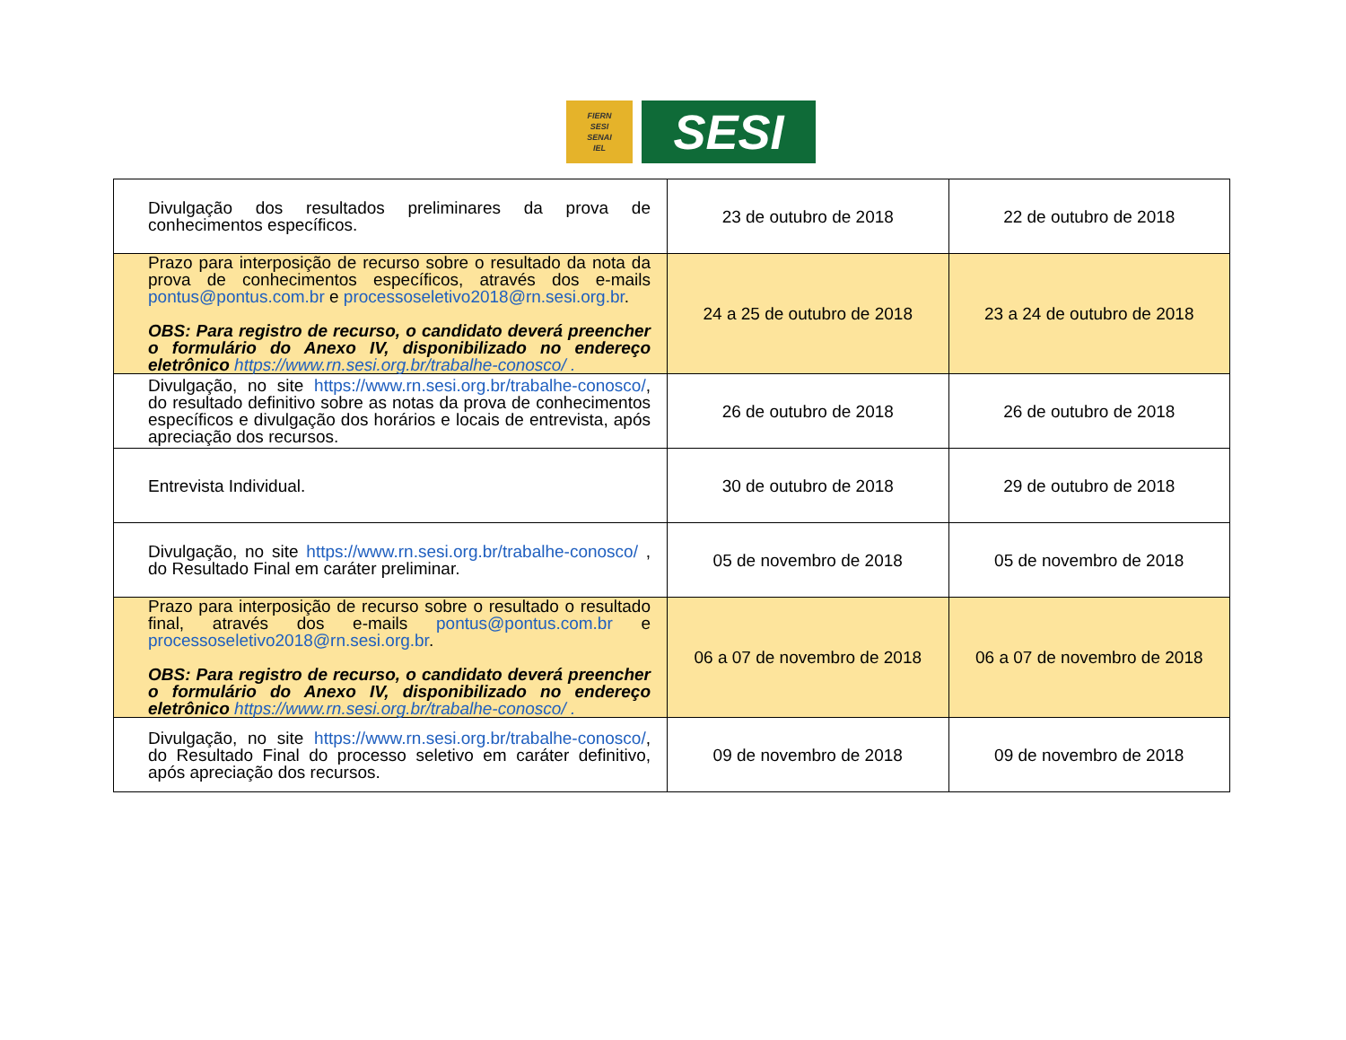FIERN
SESI
SENAI
IEL
SESI
| Divulgação dos resultados preliminares da prova de conhecimentos específicos. | 23 de outubro de 2018 | 22 de outubro de 2018 |
| Prazo para interposição de recurso sobre o resultado da nota da prova de conhecimentos específicos, através dos e-mails pontus@pontus.com.br e processoseletivo2018@rn.sesi.org.br . OBS: Para registro de recurso, o candidato deverá preencher o formulário do Anexo IV, disponibilizado no endereço eletrônico https://www.rn.sesi.org.br/trabalhe-conosco/ . | 24 a 25 de outubro de 2018 | 23 a 24 de outubro de 2018 |
| Divulgação, no site https://www.rn.sesi.org.br/trabalhe-conosco/ , do resultado definitivo sobre as notas da prova de conhecimentos específicos e divulgação dos horários e locais de entrevista, após apreciação dos recursos. | 26 de outubro de 2018 | 26 de outubro de 2018 |
| Entrevista Individual. | 30 de outubro de 2018 | 29 de outubro de 2018 |
| Divulgação, no site https://www.rn.sesi.org.br/trabalhe-conosco/ , do Resultado Final em caráter preliminar. | 05 de novembro de 2018 | 05 de novembro de 2018 |
| Prazo para interposição de recurso sobre o resultado o resultado final, através dos e-mails pontus@pontus.com.br e processoseletivo2018@rn.sesi.org.br . OBS: Para registro de recurso, o candidato deverá preencher o formulário do Anexo IV, disponibilizado no endereço eletrônico https://www.rn.sesi.org.br/trabalhe-conosco/ . | 06 a 07 de novembro de 2018 | 06 a 07 de novembro de 2018 |
| Divulgação, no site https://www.rn.sesi.org.br/trabalhe-conosco/ , do Resultado Final do processo seletivo em caráter definitivo, após apreciação dos recursos. | 09 de novembro de 2018 | 09 de novembro de 2018 |